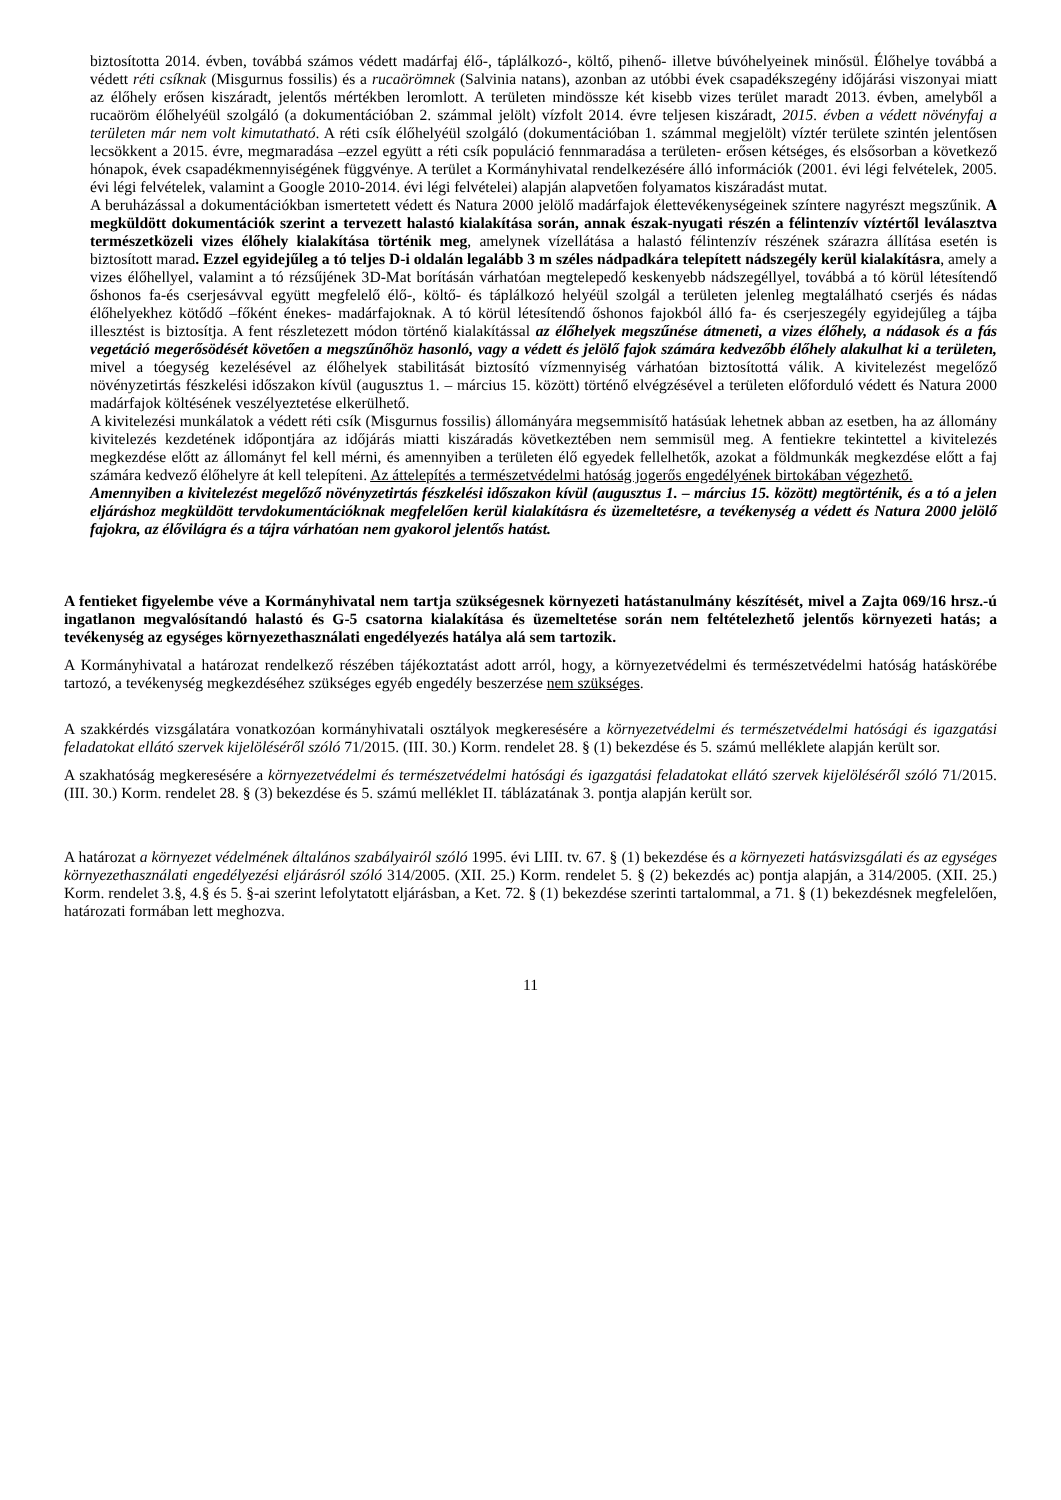biztosította 2014. évben, továbbá számos védett madárfaj élő-, táplálkozó-, költő, pihenő- illetve búvóhelyeinek minősül. Élőhelye továbbá a védett réti csíknak (Misgurnus fossilis) és a rucaörömnek (Salvinia natans), azonban az utóbbi évek csapadékszegény időjárási viszonyai miatt az élőhely erősen kiszáradt, jelentős mértékben leromlott. A területen mindössze két kisebb vizes terület maradt 2013. évben, amelyből a rucaöröm élőhelyéül szolgáló (a dokumentációban 2. számmal jelölt) vízfolt 2014. évre teljesen kiszáradt, 2015. évben a védett növényfaj a területen már nem volt kimutatható. A réti csík élőhelyéül szolgáló (dokumentációban 1. számmal megjelölt) víztér területe szintén jelentősen lecsökkent a 2015. évre, megmaradása –ezzel együtt a réti csík populáció fennmaradása a területen- erősen kétséges, és elsősorban a következő hónapok, évek csapadékmennyiségének függvénye. A terület a Kormányhivatal rendelkezésére álló információk (2001. évi légi felvételek, 2005. évi légi felvételek, valamint a Google 2010-2014. évi légi felvételei) alapján alapvetően folyamatos kiszáradást mutat.
A beruházással a dokumentációkban ismertetett védett és Natura 2000 jelölő madárfajok élettevékenységeinek színtere nagyrészt megszűnik. A megküldött dokumentációk szerint a tervezett halastó kialakítása során, annak észak-nyugati részén a félintenzív víztértől leválasztva természetközeli vizes élőhely kialakítása történik meg, amelynek vízellátása a halastó félintenzív részének szárazra állítása esetén is biztosított marad. Ezzel egyidejűleg a tó teljes D-i oldalán legalább 3 m széles nádpadkára telepített nádszegély kerül kialakításra, amely a vizes élőhellyel, valamint a tó rézsűjének 3D-Mat borításán várhatóan megtelepedő keskenyebb nádszegéllyel, továbbá a tó körül létesítendő őshonos fa-és cserjesávval együtt megfelelő élő-, költő- és táplálkozó helyéül szolgál a területen jelenleg megtalálható cserjés és nádas élőhelyekhez kötődő –főként énekes- madárfajoknak. A tó körül létesítendő őshonos fajokból álló fa- és cserjeszegély egyidejűleg a tájba illesztést is biztosítja. A fent részletezett módon történő kialakítással az élőhelyek megszűnése átmeneti, a vizes élőhely, a nádasok és a fás vegetáció megerősödését követően a megszűnőhöz hasonló, vagy a védett és jelölő fajok számára kedvezőbb élőhely alakulhat ki a területen, mivel a tóegység kezelésével az élőhelyek stabilitását biztosító vízmennyiség várhatóan biztosítottá válik. A kivitelezést megelőző növényzetirtás fészkelési időszakon kívül (augusztus 1. – március 15. között) történő elvégzésével a területen előforduló védett és Natura 2000 madárfajok költésének veszélyeztetése elkerülhető.
A kivitelezési munkálatok a védett réti csík (Misgurnus fossilis) állományára megsemmisítő hatásúak lehetnek abban az esetben, ha az állomány kivitelezés kezdetének időpontjára az időjárás miatti kiszáradás következtében nem semmisül meg. A fentiekre tekintettel a kivitelezés megkezdése előtt az állományt fel kell mérni, és amennyiben a területen élő egyedek fellelhetők, azokat a földmunkák megkezdése előtt a faj számára kedvező élőhelyre át kell telepíteni. Az áttelepítés a természetvédelmi hatóság jogerős engedélyének birtokában végezhető.
Amennyiben a kivitelezést megelőző növényzetirtás fészkelési időszakon kívül (augusztus 1. – március 15. között) megtörténik, és a tó a jelen eljáráshoz megküldött tervdokumentációknak megfelelően kerül kialakításra és üzemeltetésre, a tevékenység a védett és Natura 2000 jelölő fajokra, az élővilágra és a tájra várhatóan nem gyakorol jelentős hatást.
A fentieket figyelembe véve a Kormányhivatal nem tartja szükségesnek környezeti hatástanulmány készítését, mivel a Zajta 069/16 hrsz.-ú ingatlanon megvalósítandó halastó és G-5 csatorna kialakítása és üzemeltetése során nem feltételezhető jelentős környezeti hatás; a tevékenység az egységes környezethasználati engedélyezés hatálya alá sem tartozik.
A Kormányhivatal a határozat rendelkező részében tájékoztatást adott arról, hogy, a környezetvédelmi és természetvédelmi hatóság hatáskörébe tartozó, a tevékenység megkezdéséhez szükséges egyéb engedély beszerzése nem szükséges.
A szakkérdés vizsgálatára vonatkozóan kormányhivatali osztályok megkeresésére a környezetvédelmi és természetvédelmi hatósági és igazgatási feladatokat ellátó szervek kijelöléséről szóló 71/2015. (III. 30.) Korm. rendelet 28. § (1) bekezdése és 5. számú melléklete alapján került sor.
A szakhatóság megkeresésére a környezetvédelmi és természetvédelmi hatósági és igazgatási feladatokat ellátó szervek kijelöléséről szóló 71/2015. (III. 30.) Korm. rendelet 28. § (3) bekezdése és 5. számú melléklet II. táblázatának 3. pontja alapján került sor.
A határozat a környezet védelmének általános szabályairól szóló 1995. évi LIII. tv. 67. § (1) bekezdése és a környezeti hatásvizsgálati és az egységes környezethasználati engedélyezési eljárásról szóló 314/2005. (XII. 25.) Korm. rendelet 5. § (2) bekezdés ac) pontja alapján, a 314/2005. (XII. 25.) Korm. rendelet 3.§, 4.§ és 5. §-ai szerint lefolytatott eljárásban, a Ket. 72. § (1) bekezdése szerinti tartalommal, a 71. § (1) bekezdésnek megfelelően, határozati formában lett meghozva.
11